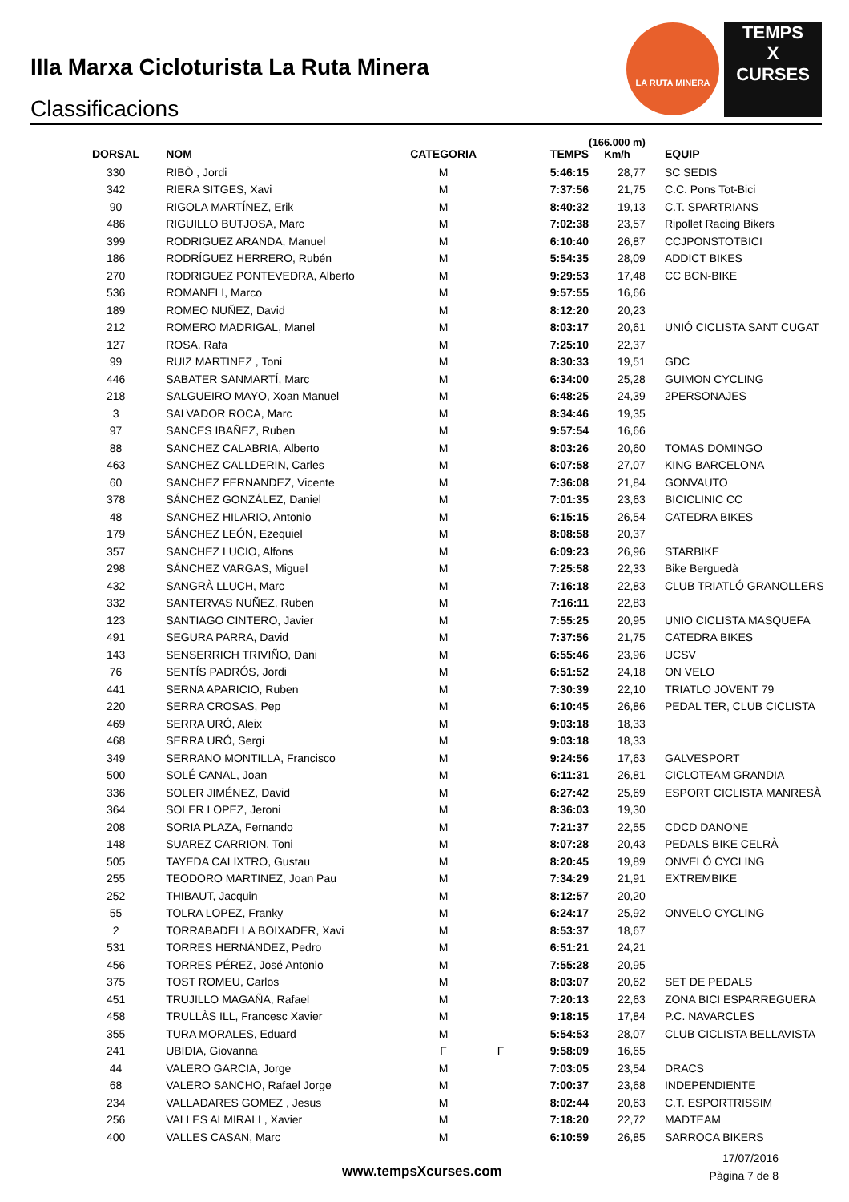IIIa Marxa Cicloturista La Ruta Minera
Classificacions
LA RUTA MINERA
TEMPS
X
CURSES
| DORSAL | NOM | CATEGORIA | | TEMPS | (166.000 m) Km/h | EQUIP |
| --- | --- | --- | --- | --- | --- | --- |
| 330 | RIBÒ , Jordi | M | | 5:46:15 | 28,77 | SC SEDIS |
| 342 | RIERA SITGES, Xavi | M | | 7:37:56 | 21,75 | C.C. Pons Tot-Bici |
| 90 | RIGOLA MARTÍNEZ, Erik | M | | 8:40:32 | 19,13 | C.T. SPARTRIANS |
| 486 | RIGUILLO BUTJOSA, Marc | M | | 7:02:38 | 23,57 | Ripollet Racing Bikers |
| 399 | RODRIGUEZ ARANDA, Manuel | M | | 6:10:40 | 26,87 | CCJPONSTOTBICI |
| 186 | RODRÍGUEZ HERRERO, Rubén | M | | 5:54:35 | 28,09 | ADDICT BIKES |
| 270 | RODRIGUEZ PONTEVEDRA, Alberto | M | | 9:29:53 | 17,48 | CC BCN-BIKE |
| 536 | ROMANELI, Marco | M | | 9:57:55 | 16,66 | |
| 189 | ROMEO NUÑEZ, David | M | | 8:12:20 | 20,23 | |
| 212 | ROMERO MADRIGAL, Manel | M | | 8:03:17 | 20,61 | UNIÓ CICLISTA SANT CUGAT |
| 127 | ROSA, Rafa | M | | 7:25:10 | 22,37 | |
| 99 | RUIZ MARTINEZ , Toni | M | | 8:30:33 | 19,51 | GDC |
| 446 | SABATER SANMARTÍ, Marc | M | | 6:34:00 | 25,28 | GUIMON CYCLING |
| 218 | SALGUEIRO MAYO, Xoan Manuel | M | | 6:48:25 | 24,39 | 2PERSONAJES |
| 3 | SALVADOR ROCA, Marc | M | | 8:34:46 | 19,35 | |
| 97 | SANCES IBAÑEZ, Ruben | M | | 9:57:54 | 16,66 | |
| 88 | SANCHEZ CALABRIA, Alberto | M | | 8:03:26 | 20,60 | TOMAS DOMINGO |
| 463 | SANCHEZ CALLDERIN, Carles | M | | 6:07:58 | 27,07 | KING BARCELONA |
| 60 | SANCHEZ FERNANDEZ, Vicente | M | | 7:36:08 | 21,84 | GONVAUTO |
| 378 | SÁNCHEZ GONZÁLEZ, Daniel | M | | 7:01:35 | 23,63 | BICICLINIC CC |
| 48 | SANCHEZ HILARIO, Antonio | M | | 6:15:15 | 26,54 | CATEDRA BIKES |
| 179 | SÁNCHEZ LEÓN, Ezequiel | M | | 8:08:58 | 20,37 | |
| 357 | SANCHEZ LUCIO, Alfons | M | | 6:09:23 | 26,96 | STARBIKE |
| 298 | SÁNCHEZ VARGAS, Miguel | M | | 7:25:58 | 22,33 | Bike Berguedà |
| 432 | SANGRÀ LLUCH, Marc | M | | 7:16:18 | 22,83 | CLUB TRIATLÓ GRANOLLERS |
| 332 | SANTERVAS NUÑEZ, Ruben | M | | 7:16:11 | 22,83 | |
| 123 | SANTIAGO CINTERO, Javier | M | | 7:55:25 | 20,95 | UNIO CICLISTA MASQUEFA |
| 491 | SEGURA PARRA, David | M | | 7:37:56 | 21,75 | CATEDRA BIKES |
| 143 | SENSERRICH TRIVIÑO, Dani | M | | 6:55:46 | 23,96 | UCSV |
| 76 | SENTÍS PADRÓS, Jordi | M | | 6:51:52 | 24,18 | ON VELO |
| 441 | SERNA APARICIO, Ruben | M | | 7:30:39 | 22,10 | TRIATLO JOVENT 79 |
| 220 | SERRA CROSAS, Pep | M | | 6:10:45 | 26,86 | PEDAL TER, CLUB CICLISTA |
| 469 | SERRA URÓ, Aleix | M | | 9:03:18 | 18,33 | |
| 468 | SERRA URÓ, Sergi | M | | 9:03:18 | 18,33 | |
| 349 | SERRANO MONTILLA, Francisco | M | | 9:24:56 | 17,63 | GALVESPORT |
| 500 | SOLÉ CANAL, Joan | M | | 6:11:31 | 26,81 | CICLOTEAM GRANDIA |
| 336 | SOLER JIMÉNEZ, David | M | | 6:27:42 | 25,69 | ESPORT CICLISTA MANRESÀ |
| 364 | SOLER LOPEZ, Jeroni | M | | 8:36:03 | 19,30 | |
| 208 | SORIA PLAZA, Fernando | M | | 7:21:37 | 22,55 | CDCD DANONE |
| 148 | SUAREZ CARRION, Toni | M | | 8:07:28 | 20,43 | PEDALS BIKE CELRÀ |
| 505 | TAYEDA CALIXTRO, Gustau | M | | 8:20:45 | 19,89 | ONVELÓ CYCLING |
| 255 | TEODORO MARTINEZ, Joan Pau | M | | 7:34:29 | 21,91 | EXTREMBIKE |
| 252 | THIBAUT, Jacquin | M | | 8:12:57 | 20,20 | |
| 55 | TOLRA LOPEZ, Franky | M | | 6:24:17 | 25,92 | ONVELO CYCLING |
| 2 | TORRABADELLA BOIXADER, Xavi | M | | 8:53:37 | 18,67 | |
| 531 | TORRES HERNÁNDEZ, Pedro | M | | 6:51:21 | 24,21 | |
| 456 | TORRES PÉREZ, José Antonio | M | | 7:55:28 | 20,95 | |
| 375 | TOST ROMEU, Carlos | M | | 8:03:07 | 20,62 | SET DE PEDALS |
| 451 | TRUJILLO MAGAÑA, Rafael | M | | 7:20:13 | 22,63 | ZONA BICI ESPARREGUERA |
| 458 | TRULLÀS ILL, Francesc Xavier | M | | 9:18:15 | 17,84 | P.C. NAVARCLES |
| 355 | TURA MORALES, Eduard | M | | 5:54:53 | 28,07 | CLUB CICLISTA BELLAVISTA |
| 241 | UBIDIA, Giovanna | F | F | 9:58:09 | 16,65 | |
| 44 | VALERO GARCIA, Jorge | M | | 7:03:05 | 23,54 | DRACS |
| 68 | VALERO SANCHO, Rafael Jorge | M | | 7:00:37 | 23,68 | INDEPENDIENTE |
| 234 | VALLADARES GOMEZ , Jesus | M | | 8:02:44 | 20,63 | C.T. ESPORTRISSIM |
| 256 | VALLES ALMIRALL, Xavier | M | | 7:18:20 | 22,72 | MADTEAM |
| 400 | VALLES CASAN, Marc | M | | 6:10:59 | 26,85 | SARROCA BIKERS |
www.tempsXcurses.com
17/07/2016
Pàgina 7 de 8